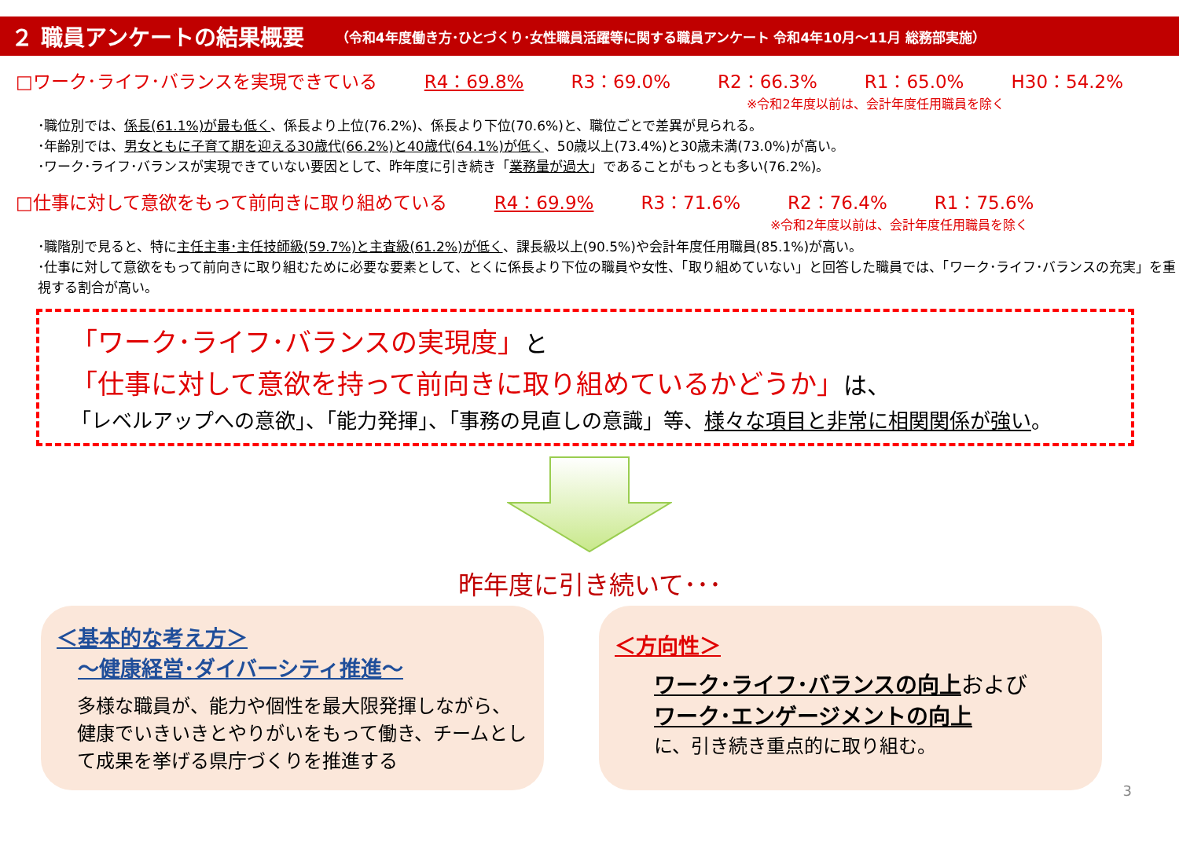２ 職員アンケートの結果概要 （令和4年度働き方･ひとづくり･女性職員活躍等に関する職員アンケート 令和4年10月～11月 総務部実施）
□ワーク･ライフ･バランスを実現できている R4：69.8% R3：69.0% R2：66.3% R1：65.0% H30：54.2%
※令和2年度以前は、会計年度任用職員を除く
･職位別では、係長(61.1%)が最も低く、係長より上位(76.2%)、係長より下位(70.6%)と、職位ごとで差異が見られる。
･年齢別では、男女ともに子育て期を迎える30歳代(66.2%)と40歳代(64.1%)が低く、50歳以上(73.4%)と30歳未満(73.0%)が高い。
･ワーク･ライフ･バランスが実現できていない要因として、昨年度に引き続き「業務量が過大」であることがもっとも多い(76.2%)。
□仕事に対して意欲をもって前向きに取り組めている R4：69.9% R3：71.6% R2：76.4% R1：75.6%
※令和2年度以前は、会計年度任用職員を除く
･職階別で見ると、特に主任主事･主任技師級(59.7%)と主査級(61.2%)が低く、課長級以上(90.5%)や会計年度任用職員(85.1%)が高い。
･仕事に対して意欲をもって前向きに取り組むために必要な要素として、とくに係長より下位の職員や女性、「取り組めていない」と回答した職員では、「ワーク･ライフ･バランスの充実」を重視する割合が高い。
「ワーク･ライフ･バランスの実現度」と
「仕事に対して意欲を持って前向きに取り組めているかどうか」は、
「レベルアップへの意欲」、「能力発揮」、「事務の見直しの意識」等、様々な項目と非常に相関関係が強い。
昨年度に引き続いて･･･
＜基本的な考え方＞
　～健康経営･ダイバーシティ推進～
多様な職員が、能力や個性を最大限発揮しながら、健康でいきいきとやりがいをもって働き、チームとして成果を挙げる県庁づくりを推進する
＜方向性＞
ワーク･ライフ･バランスの向上および
ワーク･エンゲージメントの向上
に、引き続き重点的に取り組む。
3